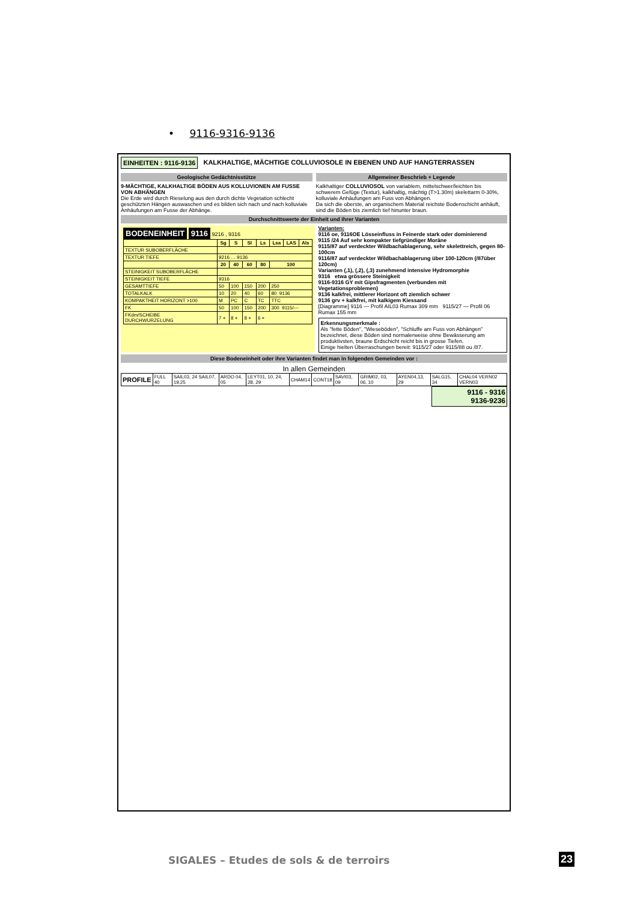• 9116-9316-9136
EINHEITEN : 9116-9136 KALKHALTIGE, MÄCHTIGE COLLUVIOSOLE IN EBENEN UND AUF HANGTERRASSEN
Geologische Gedächtnisstütze
9-MÄCHTIGE, KALKHALTIGE BÖDEN AUS KOLLUVIONEN AM FUSSE VON ABHÄNGEN
Die Erde wird durch Rieselung aus den durch dichte Vegetation schlecht geschützten Hängen auswaschen und es bilden sich nach und nach kolluviale Anhäufungen am Fusse der Abhänge.
Allgemeiner Beschrieb + Legende
Kalkhaltiger COLLUVIOSOL von variablem, mittelschwer/leichten bis schwerem Gefüge (Textur), kalkhaltig, mächtig (T>1.30m) skelettarm 0-30%, kolluviale Anhäufungen am Fuss von Abhängen.
Da sich die oberste, an organischem Material reichste Bodenschicht anhäuft, sind die Böden bis ziemlich tief hinunter braun.
Durchschnittswerte der Einheit und ihrer Varianten
BODENEINHEIT 9116 9216 , 9316
| | Sg | S | Sl | Ls | Lsa | LAS | Als |
| --- | --- | --- | --- | --- | --- | --- | --- |
| TEXTUR SUBOBERFLÄCHE | | | | | | | |
| TEXTUR TIEFE | 9216 … 9136 | | | | | | |
| | 20 | 40 | 60 | 80 | 100 | | |
| STEINIGKEIT SUBOBERFLÄCHE | | | | | | | |
| STEINIGKEIT TIEFE | 9316 | | | | | | |
| GESAMTTIEFE | 50 | 100 | 150 | 200 | 250 | | |
| TOTALKALK | 10 | 20 | 40 | 60 | 80 9136 | | |
| KOMPAKTHEIT HORIZONT >100 | M | PC | C | TC | TTC | | |
| FK | 50 | 100 | 150 | 200 | 300 9115/--- | | |
| FKdm/SCHEIBE DURCHWURZELUNG | 7 + | 8 + | 8 + | 6 + | | | |
Varianten:
9116 oe, 9116OE Lösseinfluss in Feinerde stark oder dominierend
9115 /24 Auf sehr kompakter tiefgründiger Moräne
9115/87 auf verdeckter Wildbachablagerung, sehr skelettreich, gegen 80-100cm
9116/87 auf verdeckter Wildbachablagerung über 100-120cm (/87über 120cm)
Varianten (,1), (,2), (,3) zunehmend intensive Hydromorphie
9316 etwa grössere Steinigkeit
9116-9316 GY mit Gipsfragmenten (verbunden mit Vegetationsproblemen)
9136 kalkfrei, mittlerer Horizont oft ziemlich schwer
9136 grv + kalkfrei, mit kalkigem Kiessand
[Diagramme] 9116 — Profil AIL03 Rumax 309 mm 9115/27 — Profil 06 Rumax 155 mm
Erkennungsmerkmale :
Als "fette Böden", "Wieseböden", "Schluffe am Fuss von Abhängen" bezeichnet, diese Böden sind normalerweise ohne Bewässerung am produktivsten, braune Erdschicht reicht bis in grosse Tiefen.
Einige hielten Überraschungen bereit: 9115/27 oder 9115/88 ou /87.
Diese Bodeneinheit oder ihre Varianten findet man in folgenden Gemeinden vor :
In allen Gemeinden
| PROFILE | FULL 40 | SAIL03, 24 SAIL07, 19,25 | ARDO 04, 05 | LEYT01, 10, 24, 28, 29 | CHAM14 | CONT18 | SAVI03, 09 | GRIM02, 03, 06, 10 | AYEN04,13, 29 | SALG15, 34 | CHAL04 VERN02 VERN03 |
9116 - 9316
9136-9236
SIGALES – Etudes de sols & de terroirs
23